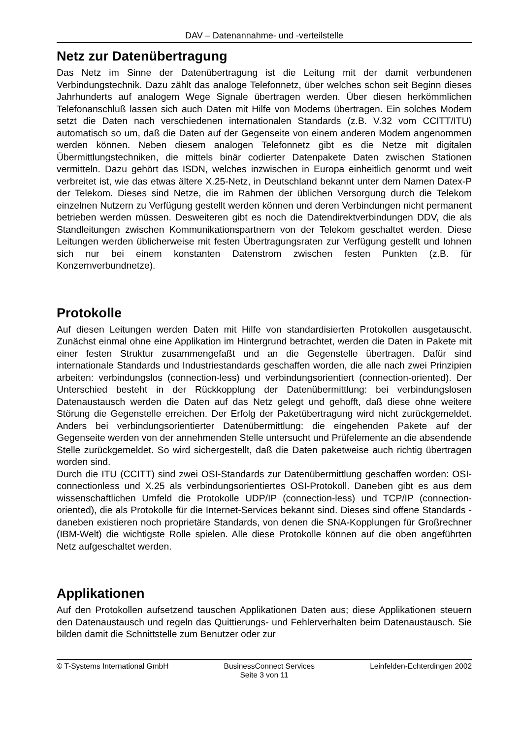DAV – Datenannahme- und -verteilstelle
Netz zur Datenübertragung
Das Netz im Sinne der Datenübertragung ist die Leitung mit der damit verbundenen Verbindungstechnik. Dazu zählt das analoge Telefonnetz, über welches schon seit Beginn dieses Jahrhunderts auf analogem Wege Signale übertragen werden. Über diesen herkömmlichen Telefonanschluß lassen sich auch Daten mit Hilfe von Modems übertragen. Ein solches Modem setzt die Daten nach verschiedenen internationalen Standards (z.B. V.32 vom CCITT/ITU) automatisch so um, daß die Daten auf der Gegenseite von einem anderen Modem angenommen werden können. Neben diesem analogen Telefonnetz gibt es die Netze mit digitalen Übermittlungstechniken, die mittels binär codierter Datenpakete Daten zwischen Stationen vermitteln. Dazu gehört das ISDN, welches inzwischen in Europa einheitlich genormt und weit verbreitet ist, wie das etwas ältere X.25-Netz, in Deutschland bekannt unter dem Namen Datex-P der Telekom. Dieses sind Netze, die im Rahmen der üblichen Versorgung durch die Telekom einzelnen Nutzern zu Verfügung gestellt werden können und deren Verbindungen nicht permanent betrieben werden müssen. Desweiteren gibt es noch die Datendirektverbindungen DDV, die als Standleitungen zwischen Kommunikationspartnern von der Telekom geschaltet werden. Diese Leitungen werden üblicherweise mit festen Übertragungsraten zur Verfügung gestellt und lohnen sich nur bei einem konstanten Datenstrom zwischen festen Punkten (z.B. für Konzernverbundnetze).
Protokolle
Auf diesen Leitungen werden Daten mit Hilfe von standardisierten Protokollen ausgetauscht. Zunächst einmal ohne eine Applikation im Hintergrund betrachtet, werden die Daten in Pakete mit einer festen Struktur zusammengefaßt und an die Gegenstelle übertragen. Dafür sind internationale Standards und Industriestandards geschaffen worden, die alle nach zwei Prinzipien arbeiten: verbindungslos (connection-less) und verbindungsorientiert (connection-oriented). Der Unterschied besteht in der Rückkopplung der Datenübermittlung: bei verbindungslosen Datenaustausch werden die Daten auf das Netz gelegt und gehofft, daß diese ohne weitere Störung die Gegenstelle erreichen. Der Erfolg der Paketübertragung wird nicht zurückgemeldet. Anders bei verbindungsorientierter Datenübermittlung: die eingehenden Pakete auf der Gegenseite werden von der annehmenden Stelle untersucht und Prüfelemente an die absendende Stelle zurückgemeldet. So wird sichergestellt, daß die Daten paketweise auch richtig übertragen worden sind.
Durch die ITU (CCITT) sind zwei OSI-Standards zur Datenübermittlung geschaffen worden: OSI-connectionless und X.25 als verbindungsorientiertes OSI-Protokoll. Daneben gibt es aus dem wissenschaftlichen Umfeld die Protokolle UDP/IP (connection-less) und TCP/IP (connection-oriented), die als Protokolle für die Internet-Services bekannt sind. Dieses sind offene Standards - daneben existieren noch proprietäre Standards, von denen die SNA-Kopplungen für Großrechner (IBM-Welt) die wichtigste Rolle spielen. Alle diese Protokolle können auf die oben angeführten Netz aufgeschaltet werden.
Applikationen
Auf den Protokollen aufsetzend tauschen Applikationen Daten aus; diese Applikationen steuern den Datenaustausch und regeln das Quittierungs- und Fehlerverhalten beim Datenaustausch. Sie bilden damit die Schnittstelle zum Benutzer oder zur
© T-Systems International GmbH BusinessConnect Services Leinfelden-Echterdingen 2002
Seite 3 von 11